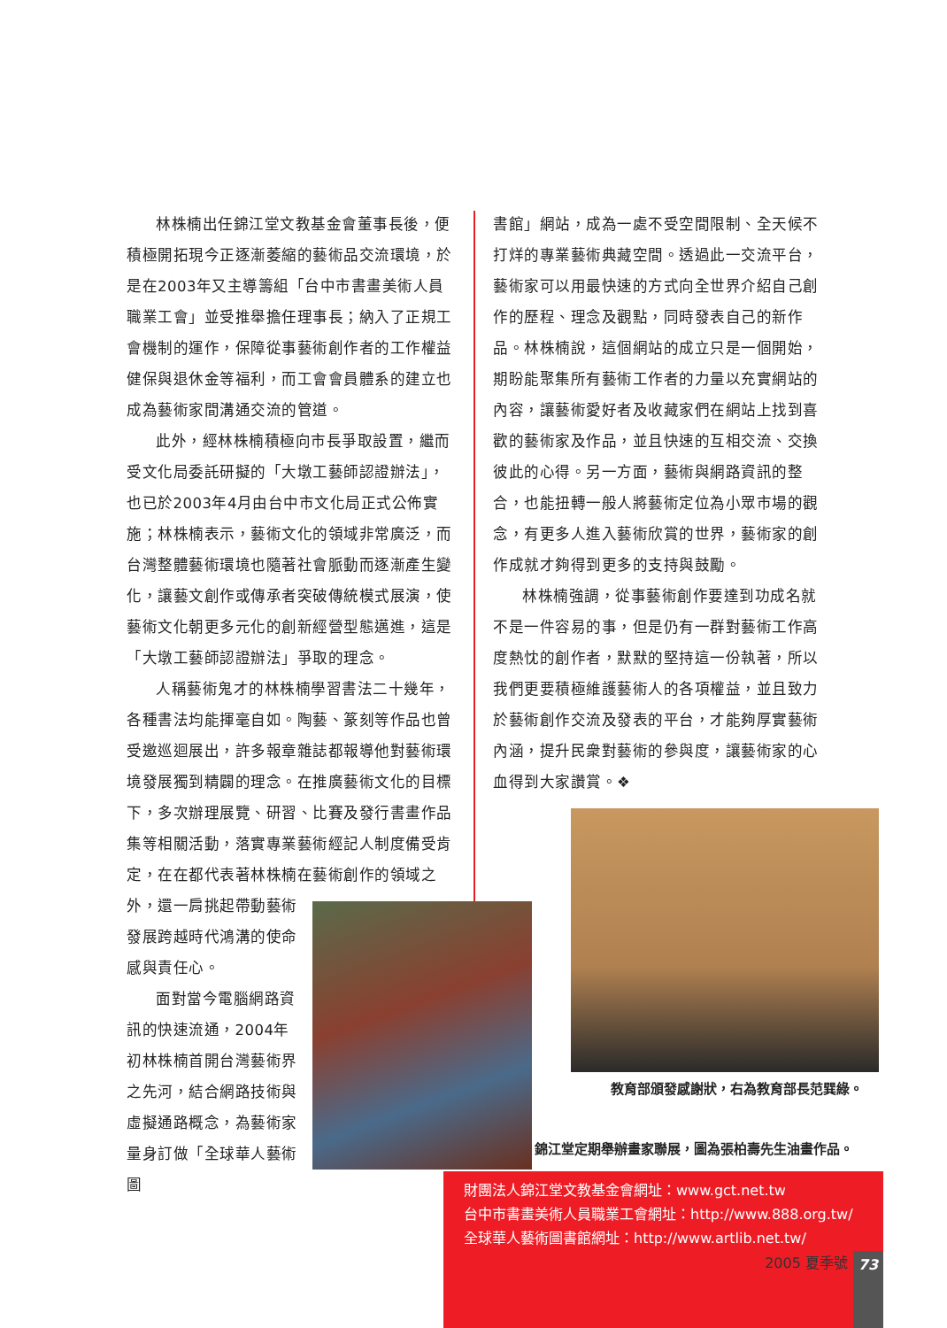林株楠出任錦江堂文教基金會董事長後，便積極開拓現今正逐漸萎縮的藝術品交流環境，於是在2003年又主導籌組「台中市書畫美術人員職業工會」並受推舉擔任理事長；納入了正規工會機制的運作，保障從事藝術創作者的工作權益健保與退休金等福利，而工會會員體系的建立也成為藝術家間溝通交流的管道。
此外，經林株楠積極向市長爭取設置，繼而受文化局委託研擬的「大墩工藝師認證辦法」，也已於2003年4月由台中市文化局正式公佈實施；林株楠表示，藝術文化的領域非常廣泛，而台灣整體藝術環境也隨著社會脈動而逐漸產生變化，讓藝文創作或傳承者突破傳統模式展演，使藝術文化朝更多元化的創新經營型態邁進，這是「大墩工藝師認證辦法」爭取的理念。
人稱藝術鬼才的林株楠學習書法二十幾年，各種書法均能揮毫自如。陶藝、篆刻等作品也曾受邀巡迴展出，許多報章雜誌都報導他對藝術環境發展獨到精闢的理念。在推廣藝術文化的目標下，多次辦理展覽、研習、比賽及發行書畫作品集等相關活動，落實專業藝術經記人制度備受肯定，在在都代表著林株楠在藝術創作的領域之
外，還一肩挑起帶動藝術發展跨越時代鴻溝的使命感與責任心。
面對當今電腦網路資訊的快速流通，2004年初林株楠首開台灣藝術界之先河，結合網路技術與虛擬通路概念，為藝術家量身訂做「全球華人藝術圖
書館」網站，成為一處不受空間限制、全天候不打烊的專業藝術典藏空間。透過此一交流平台，藝術家可以用最快速的方式向全世界介紹自己創作的歷程、理念及觀點，同時發表自己的新作品。林株楠說，這個網站的成立只是一個開始，期盼能聚集所有藝術工作者的力量以充實網站的內容，讓藝術愛好者及收藏家們在網站上找到喜歡的藝術家及作品，並且快速的互相交流、交換彼此的心得。另一方面，藝術與網路資訊的整合，也能扭轉一般人將藝術定位為小眾市場的觀念，有更多人進入藝術欣賞的世界，藝術家的創作成就才夠得到更多的支持與鼓勵。
林株楠強調，從事藝術創作要達到功成名就不是一件容易的事，但是仍有一群對藝術工作高度熱忱的創作者，默默的堅持這一份執著，所以我們更要積極維護藝術人的各項權益，並且致力於藝術創作交流及發表的平台，才能夠厚實藝術內涵，提升民衆對藝術的參與度，讓藝術家的心血得到大家讚賞。❖
教育部頒發感謝狀，右為教育部長范巽綠。
錦江堂定期舉辦畫家聯展，圖為張柏壽先生油畫作品。
財團法人錦江堂文教基金會網址：www.gct.net.tw
台中市書畫美術人員職業工會網址：http://www.888.org.tw/
全球華人藝術圖書館網址：http://www.artlib.net.tw/
2005 夏季號 73